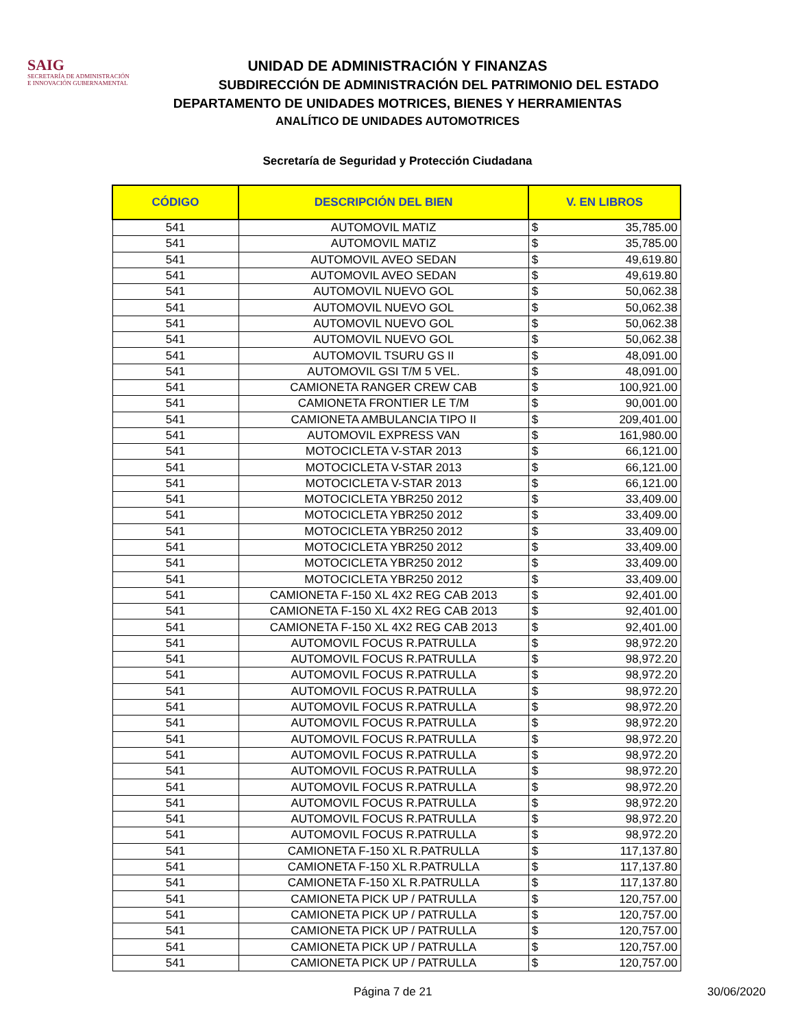SAIG
SECRETARÍA DE ADMINISTRACIÓN
E INNOVACIÓN GUBERNAMENTAL
UNIDAD DE ADMINISTRACIÓN Y FINANZAS
SUBDIRECCIÓN DE ADMINISTRACIÓN DEL PATRIMONIO DEL ESTADO
DEPARTAMENTO DE UNIDADES MOTRICES, BIENES Y HERRAMIENTAS
ANALÍTICO DE UNIDADES AUTOMOTRICES
Secretaría de Seguridad y Protección Ciudadana
| CÓDIGO | DESCRIPCIÓN DEL BIEN | V. EN LIBROS | |
| --- | --- | --- | --- |
| 541 | AUTOMOVIL MATIZ | $ | 35,785.00 |
| 541 | AUTOMOVIL MATIZ | $ | 35,785.00 |
| 541 | AUTOMOVIL AVEO SEDAN | $ | 49,619.80 |
| 541 | AUTOMOVIL AVEO SEDAN | $ | 49,619.80 |
| 541 | AUTOMOVIL NUEVO GOL | $ | 50,062.38 |
| 541 | AUTOMOVIL NUEVO GOL | $ | 50,062.38 |
| 541 | AUTOMOVIL NUEVO GOL | $ | 50,062.38 |
| 541 | AUTOMOVIL NUEVO GOL | $ | 50,062.38 |
| 541 | AUTOMOVIL TSURU GS II | $ | 48,091.00 |
| 541 | AUTOMOVIL GSI T/M 5 VEL. | $ | 48,091.00 |
| 541 | CAMIONETA RANGER CREW CAB | $ | 100,921.00 |
| 541 | CAMIONETA FRONTIER LE T/M | $ | 90,001.00 |
| 541 | CAMIONETA AMBULANCIA TIPO II | $ | 209,401.00 |
| 541 | AUTOMOVIL EXPRESS VAN | $ | 161,980.00 |
| 541 | MOTOCICLETA V-STAR 2013 | $ | 66,121.00 |
| 541 | MOTOCICLETA V-STAR 2013 | $ | 66,121.00 |
| 541 | MOTOCICLETA V-STAR 2013 | $ | 66,121.00 |
| 541 | MOTOCICLETA YBR250 2012 | $ | 33,409.00 |
| 541 | MOTOCICLETA YBR250 2012 | $ | 33,409.00 |
| 541 | MOTOCICLETA YBR250 2012 | $ | 33,409.00 |
| 541 | MOTOCICLETA YBR250 2012 | $ | 33,409.00 |
| 541 | MOTOCICLETA YBR250 2012 | $ | 33,409.00 |
| 541 | MOTOCICLETA YBR250 2012 | $ | 33,409.00 |
| 541 | CAMIONETA F-150 XL 4X2 REG CAB 2013 | $ | 92,401.00 |
| 541 | CAMIONETA F-150 XL 4X2 REG CAB 2013 | $ | 92,401.00 |
| 541 | CAMIONETA F-150 XL 4X2 REG CAB 2013 | $ | 92,401.00 |
| 541 | AUTOMOVIL FOCUS R.PATRULLA | $ | 98,972.20 |
| 541 | AUTOMOVIL FOCUS R.PATRULLA | $ | 98,972.20 |
| 541 | AUTOMOVIL FOCUS R.PATRULLA | $ | 98,972.20 |
| 541 | AUTOMOVIL FOCUS R.PATRULLA | $ | 98,972.20 |
| 541 | AUTOMOVIL FOCUS R.PATRULLA | $ | 98,972.20 |
| 541 | AUTOMOVIL FOCUS R.PATRULLA | $ | 98,972.20 |
| 541 | AUTOMOVIL FOCUS R.PATRULLA | $ | 98,972.20 |
| 541 | AUTOMOVIL FOCUS R.PATRULLA | $ | 98,972.20 |
| 541 | AUTOMOVIL FOCUS R.PATRULLA | $ | 98,972.20 |
| 541 | AUTOMOVIL FOCUS R.PATRULLA | $ | 98,972.20 |
| 541 | AUTOMOVIL FOCUS R.PATRULLA | $ | 98,972.20 |
| 541 | AUTOMOVIL FOCUS R.PATRULLA | $ | 98,972.20 |
| 541 | AUTOMOVIL FOCUS R.PATRULLA | $ | 98,972.20 |
| 541 | CAMIONETA F-150 XL R.PATRULLA | $ | 117,137.80 |
| 541 | CAMIONETA F-150 XL R.PATRULLA | $ | 117,137.80 |
| 541 | CAMIONETA F-150 XL R.PATRULLA | $ | 117,137.80 |
| 541 | CAMIONETA PICK UP / PATRULLA | $ | 120,757.00 |
| 541 | CAMIONETA PICK UP / PATRULLA | $ | 120,757.00 |
| 541 | CAMIONETA PICK UP / PATRULLA | $ | 120,757.00 |
| 541 | CAMIONETA PICK UP / PATRULLA | $ | 120,757.00 |
| 541 | CAMIONETA PICK UP / PATRULLA | $ | 120,757.00 |
Página 7 de 21 30/06/2020